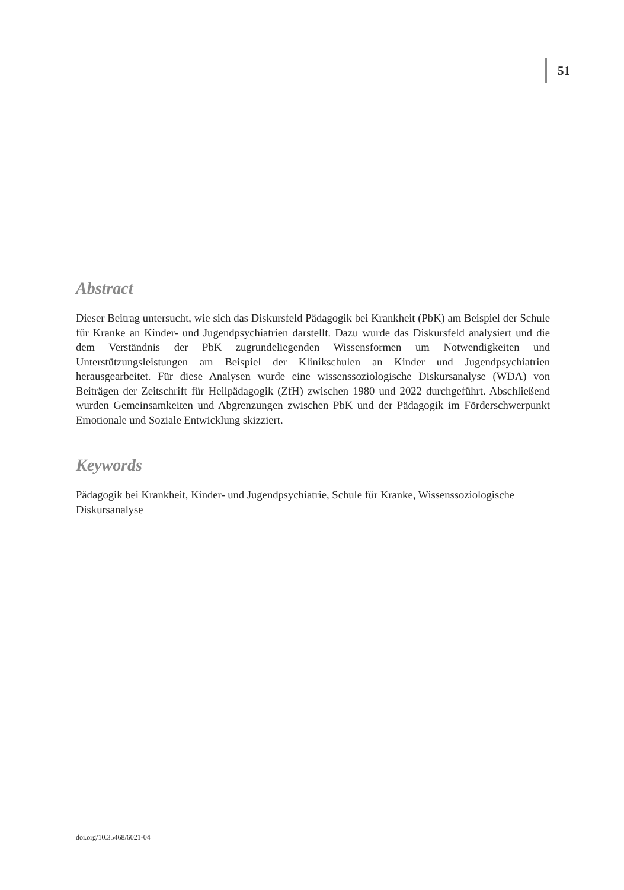51
Abstract
Dieser Beitrag untersucht, wie sich das Diskursfeld Pädagogik bei Krankheit (PbK) am Beispiel der Schule für Kranke an Kinder- und Jugendpsychiatrien darstellt. Dazu wurde das Diskursfeld analysiert und die dem Verständnis der PbK zugrundeliegenden Wissensformen um Notwendigkeiten und Unterstützungsleistungen am Beispiel der Klinikschulen an Kinder und Jugendpsychiatrien herausgearbeitet. Für diese Analysen wurde eine wissenssoziologische Diskursanalyse (WDA) von Beiträgen der Zeitschrift für Heilpädagogik (ZfH) zwischen 1980 und 2022 durchgeführt. Abschließend wurden Gemeinsamkeiten und Abgrenzungen zwischen PbK und der Pädagogik im Förderschwerpunkt Emotionale und Soziale Entwicklung skizziert.
Keywords
Pädagogik bei Krankheit, Kinder- und Jugendpsychiatrie, Schule für Kranke, Wissenssoziologische Diskursanalyse
doi.org/10.35468/6021-04